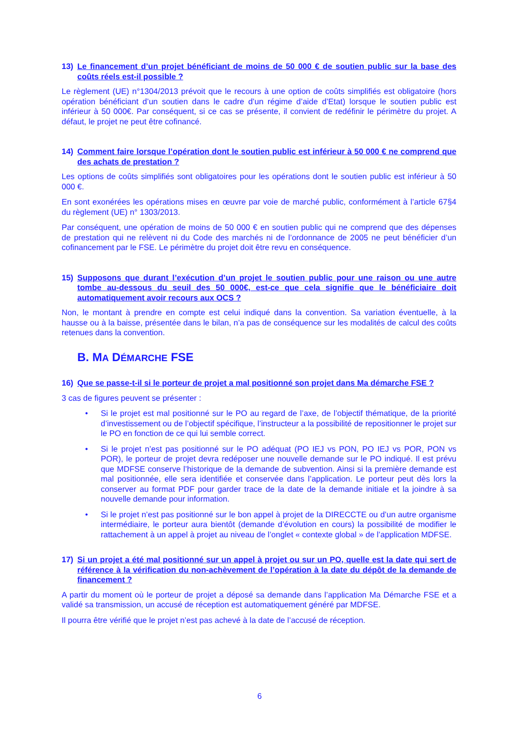13) Le financement d’un projet bénéficiant de moins de 50 000 € de soutien public sur la base des coûts réels est-il possible ?
Le règlement (UE) n°1304/2013 prévoit que le recours à une option de coûts simplifiés est obligatoire (hors opération bénéficiant d’un soutien dans le cadre d’un régime d’aide d’Etat) lorsque le soutien public est inférieur à 50 000€. Par conséquent, si ce cas se présente, il convient de redéfinir le périmètre du projet. A défaut, le projet ne peut être cofinancé.
14) Comment faire lorsque l’opération dont le soutien public est inférieur à 50 000 € ne comprend que des achats de prestation ?
Les options de coûts simplifiés sont obligatoires pour les opérations dont le soutien public est inférieur à 50 000 €.
En sont exonérées les opérations mises en œuvre par voie de marché public, conformément à l’article 67§4 du règlement (UE) n° 1303/2013.
Par conséquent, une opération de moins de 50 000 € en soutien public qui ne comprend que des dépenses de prestation qui ne relèvent ni du Code des marchés ni de l’ordonnance de 2005 ne peut bénéficier d’un cofinancement par le FSE. Le périmètre du projet doit être revu en conséquence.
15) Supposons que durant l’exécution d’un projet le soutien public pour une raison ou une autre tombe au-dessous du seuil des 50 000€, est-ce que cela signifie que le bénéficiaire doit automatiquement avoir recours aux OCS ?
Non, le montant à prendre en compte est celui indiqué dans la convention. Sa variation éventuelle, à la hausse ou à la baisse, présentée dans le bilan, n’a pas de conséquence sur les modalités de calcul des coûts retenues dans la convention.
B. MA DÉMARCHE FSE
16) Que se passe-t-il si le porteur de projet a mal positionné son projet dans Ma démarche FSE ?
3 cas de figures peuvent se présenter :
• Si le projet est mal positionné sur le PO au regard de l’axe, de l’objectif thématique, de la priorité d’investissement ou de l’objectif spécifique, l’instructeur a la possibilité de repositionner le projet sur le PO en fonction de ce qui lui semble correct.
• Si le projet n’est pas positionné sur le PO adéquat (PO IEJ vs PON, PO IEJ vs POR, PON vs POR), le porteur de projet devra redéposer une nouvelle demande sur le PO indiqué. Il est prévu que MDFSE conserve l’historique de la demande de subvention. Ainsi si la première demande est mal positionnée, elle sera identifiée et conservée dans l’application. Le porteur peut dès lors la conserver au format PDF pour garder trace de la date de la demande initiale et la joindre à sa nouvelle demande pour information.
• Si le projet n’est pas positionné sur le bon appel à projet de la DIRECCTE ou d’un autre organisme intermédiaire, le porteur aura bientôt (demande d’évolution en cours) la possibilité de modifier le rattachement à un appel à projet au niveau de l’onglet « contexte global » de l’application MDFSE.
17) Si un projet a été mal positionné sur un appel à projet ou sur un PO, quelle est la date qui sert de référence à la vérification du non-achèvement de l’opération à la date du dépôt de la demande de financement ?
A partir du moment où le porteur de projet a déposé sa demande dans l’application Ma Démarche FSE et a validé sa transmission, un accusé de réception est automatiquement généré par MDFSE.
Il pourra être vérifié que le projet n’est pas achevé à la date de l’accusé de réception.
6